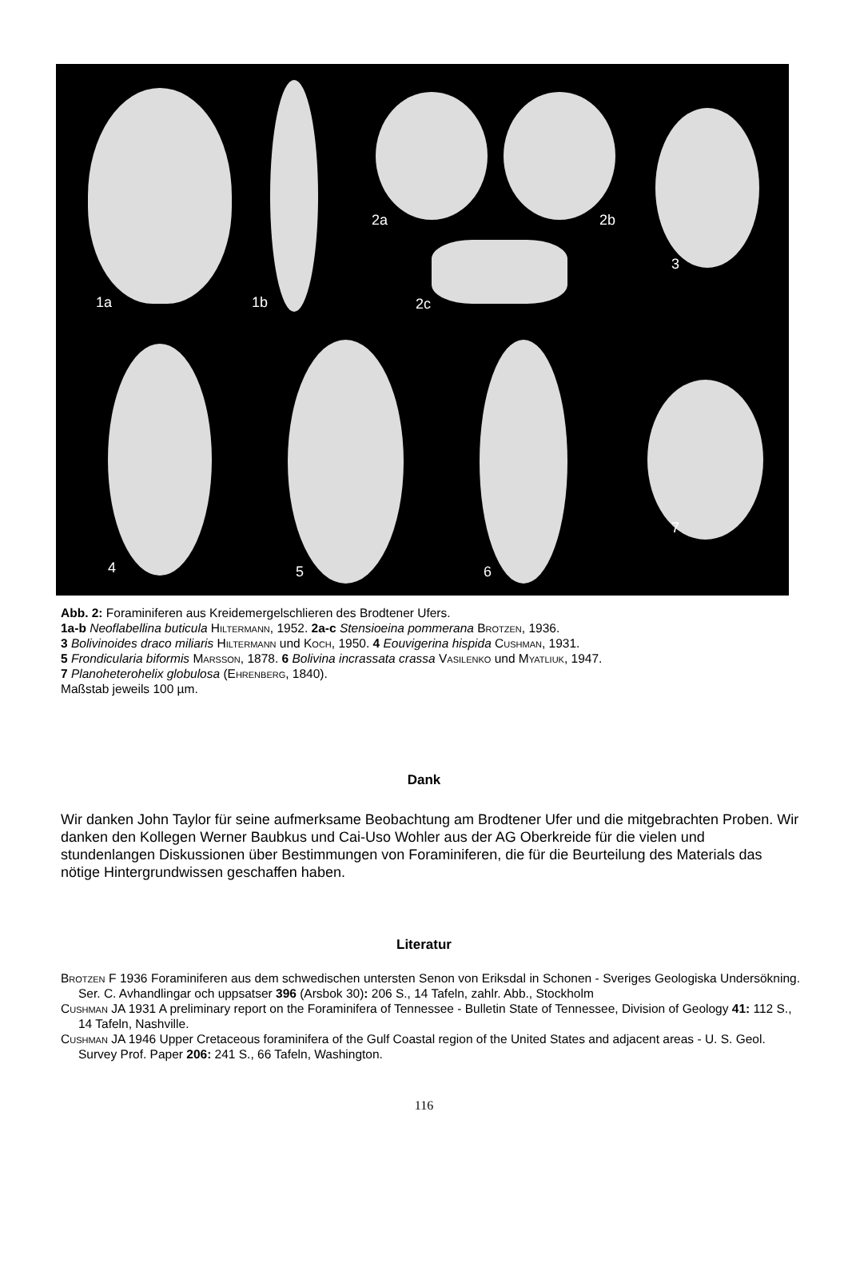1a 1b
2a 2b
2c
3
4 5 6
7
Abb. 2: Foraminiferen aus Kreidemergelschlieren des Brodtener Ufers.
1a-b Neoflabellina buticula Hiltermann, 1952. 2a-c Stensioeina pommerana Brotzen, 1936.
3 Bolivinoides draco miliaris Hiltermann und Koch, 1950. 4 Eouvigerina hispida Cushman, 1931.
5 Frondicularia biformis Marsson, 1878. 6 Bolivina incrassata crassa Vasilenko und Myatliuk, 1947.
7 Planoheterohelix globulosa (Ehrenberg, 1840).
Maßstab jeweils 100 µm.
Dank
Wir danken John Taylor für seine aufmerksame Beobachtung am Brodtener Ufer und die mitgebrachten Proben. Wir danken den Kollegen Werner Baubkus und Cai-Uso Wohler aus der AG Oberkreide für die vielen und stundenlangen Diskussionen über Bestimmungen von Foraminiferen, die für die Beurteilung des Materials das nötige Hintergrundwissen geschaffen haben.
Literatur
Brotzen F 1936 Foraminiferen aus dem schwedischen untersten Senon von Eriksdal in Schonen - Sveriges Geologiska Undersökning. Ser. C. Avhandlingar och uppsatser 396 (Arsbok 30): 206 S., 14 Tafeln, zahlr. Abb., Stockholm
Cushman JA 1931 A preliminary report on the Foraminifera of Tennessee - Bulletin State of Tennessee, Division of Geology 41: 112 S., 14 Tafeln, Nashville.
Cushman JA 1946 Upper Cretaceous foraminifera of the Gulf Coastal region of the United States and adjacent areas - U. S. Geol. Survey Prof. Paper 206: 241 S., 66 Tafeln, Washington.
116